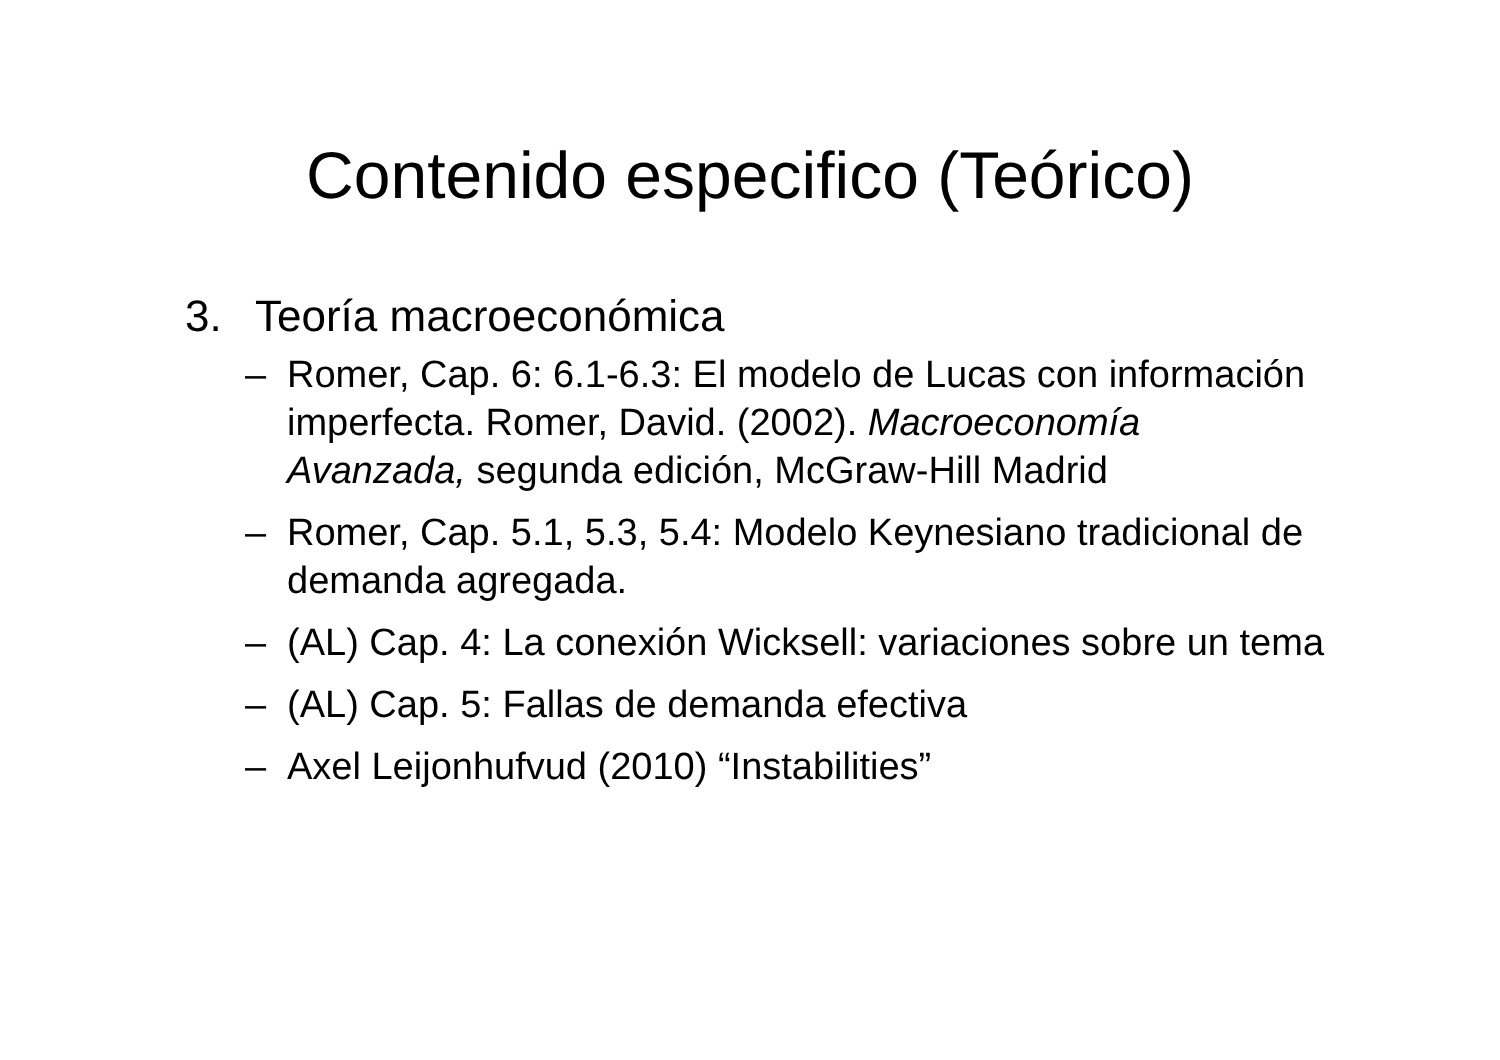Contenido especifico (Teórico)
3. Teoría macroeconómica
– Romer, Cap. 6: 6.1-6.3: El modelo de Lucas con información imperfecta. Romer, David. (2002). Macroeconomía Avanzada, segunda edición, McGraw-Hill Madrid
– Romer, Cap. 5.1, 5.3, 5.4: Modelo Keynesiano tradicional de demanda agregada.
– (AL) Cap. 4: La conexión Wicksell: variaciones sobre un tema
– (AL) Cap. 5: Fallas de demanda efectiva
– Axel Leijonhufvud (2010) “Instabilities”